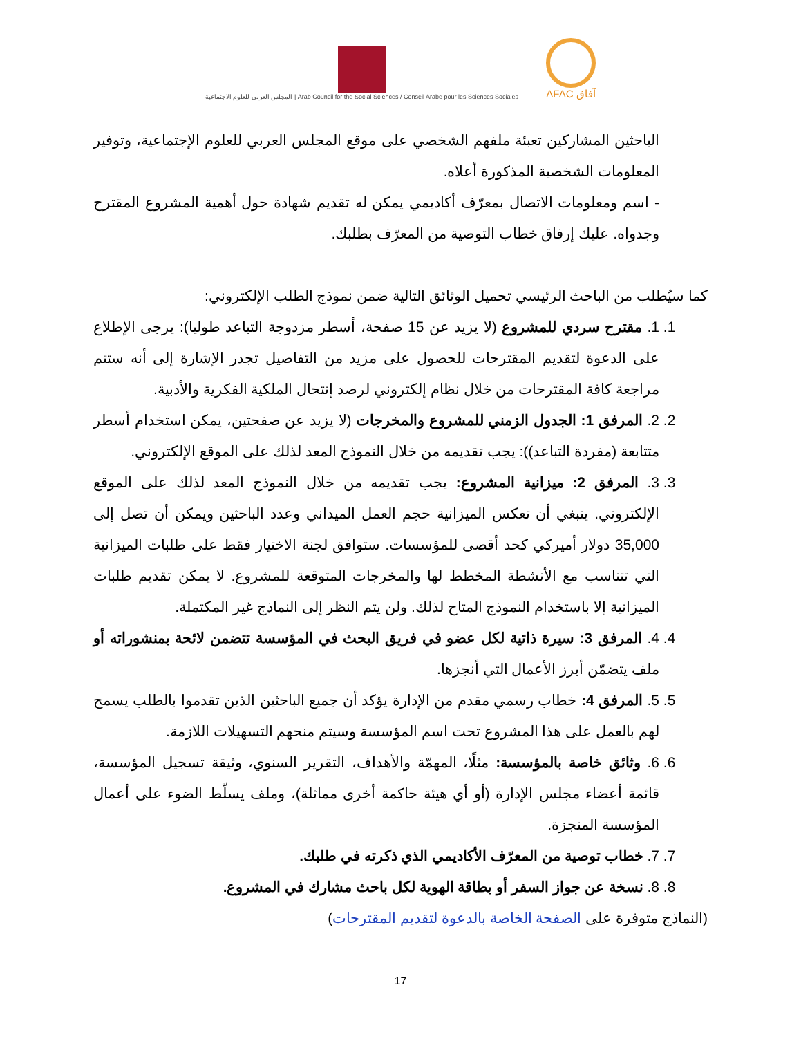المجلس العربي للعلوم الاجتماعية | Arab Council for the Social Sciences / Conseil Arabe pour les Sciences Sociales
AFAC آفاق
الباحثين المشاركين تعبئة ملفهم الشخصي على موقع المجلس العربي للعلوم الإجتماعية، وتوفير المعلومات الشخصية المذكورة أعلاه.
- اسم ومعلومات الاتصال بمعرّف أكاديمي يمكن له تقديم شهادة حول أهمية المشروع المقترح وجدواه. عليك إرفاق خطاب التوصية من المعرّف بطلبك.
كما سيُطلب من الباحث الرئيسي تحميل الوثائق التالية ضمن نموذج الطلب الإلكتروني:
1. 1. مقترح سردي للمشروع (لا يزيد عن 15 صفحة، أسطر مزدوجة التباعد طوليا): يرجى الإطلاع على الدعوة لتقديم المقترحات للحصول على مزيد من التفاصيل تجدر الإشارة إلى أنه ستتم مراجعة كافة المقترحات من خلال نظام إلكتروني لرصد إنتحال الملكية الفكرية والأدبية.
2. 2. المرفق 1: الجدول الزمني للمشروع والمخرجات (لا يزيد عن صفحتين، يمكن استخدام أسطر متتابعة (مفردة التباعد)): يجب تقديمه من خلال النموذج المعد لذلك على الموقع الإلكتروني.
3. 3. المرفق 2: ميزانية المشروع: يجب تقديمه من خلال النموذج المعد لذلك على الموقع الإلكتروني. ينبغي أن تعكس الميزانية حجم العمل الميداني وعدد الباحثين ويمكن أن تصل إلى 35,000 دولار أميركي كحد أقصى للمؤسسات. ستوافق لجنة الاختيار فقط على طلبات الميزانية التي تتناسب مع الأنشطة المخطط لها والمخرجات المتوقعة للمشروع. لا يمكن تقديم طلبات الميزانية إلا باستخدام النموذج المتاح لذلك. ولن يتم النظر إلى النماذج غير المكتملة.
4. 4. المرفق 3: سيرة ذاتية لكل عضو في فريق البحث في المؤسسة تتضمن لائحة بمنشوراته أو ملف يتضمّن أبرز الأعمال التي أنجزها.
5. 5. المرفق 4: خطاب رسمي مقدم من الإدارة يؤكد أن جميع الباحثين الذين تقدموا بالطلب يسمح لهم بالعمل على هذا المشروع تحت اسم المؤسسة وسيتم منحهم التسهيلات اللازمة.
6. 6. وثائق خاصة بالمؤسسة: مثلًا، المهمّة والأهداف، التقرير السنوي، وثيقة تسجيل المؤسسة، قائمة أعضاء مجلس الإدارة (أو أي هيئة حاكمة أخرى مماثلة)، وملف يسلّط الضوء على أعمال المؤسسة المنجزة.
7. 7. خطاب توصية من المعرّف الأكاديمي الذي ذكرته في طلبك.
8. 8. نسخة عن جواز السفر أو بطاقة الهوية لكل باحث مشارك في المشروع.
(النماذج متوفرة على الصفحة الخاصة بالدعوة لتقديم المقترحات)
17